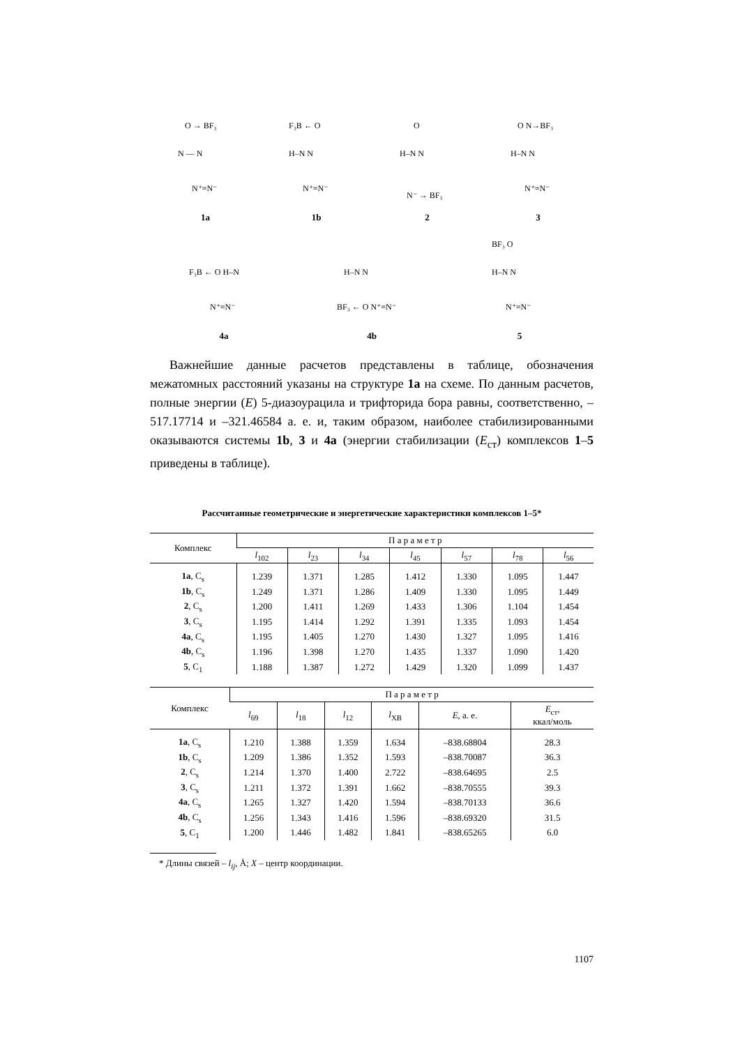O → BF₃
N — N
N⁺≡N⁻
1a
F₃B ← O
H–N N
N⁺≡N⁻
1b
O
H–N N
N⁻ → BF₃
2
O N→BF₃
H–N N
N⁺≡N⁻
3
F₃B ← O H–N
N⁺≡N⁻
4a
H–N N
BF₃ ← O N⁺≡N⁻
4b
BF₃ O
H–N N
N⁺≡N⁻
5
Важнейшие данные расчетов представлены в таблице, обозначения межатомных расстояний указаны на структуре 1a на схеме. По данным расчетов, полные энергии (E) 5-диазоурацила и трифторида бора равны, соответственно, –517.17714 и –321.46584 а. е. и, таким образом, наиболее стабилизированными оказываются системы 1b, 3 и 4a (энергии стабилизации (E<sub>ст</sub>) комплексов 1–5 приведены в таблице).
Рассчитанные геометрические и энергетические характеристики комплексов 1–5*
| Комплекс | П а р а м е т р | | | | | | |
| --- | --- | --- | --- | --- | --- | --- | --- |
| | l<sub>102</sub> | l<sub>23</sub> | l<sub>34</sub> | l<sub>45</sub> | l<sub>57</sub> | l<sub>78</sub> | l<sub>56</sub> |
| 1a , C<sub>s</sub> | 1.239 | 1.371 | 1.285 | 1.412 | 1.330 | 1.095 | 1.447 |
| 1b , C<sub>s</sub> | 1.249 | 1.371 | 1.286 | 1.409 | 1.330 | 1.095 | 1.449 |
| 2 , C<sub>s</sub> | 1.200 | 1.411 | 1.269 | 1.433 | 1.306 | 1.104 | 1.454 |
| 3 , C<sub>s</sub> | 1.195 | 1.414 | 1.292 | 1.391 | 1.335 | 1.093 | 1.454 |
| 4a , C<sub>s</sub> | 1.195 | 1.405 | 1.270 | 1.430 | 1.327 | 1.095 | 1.416 |
| 4b , C<sub>s</sub> | 1.196 | 1.398 | 1.270 | 1.435 | 1.337 | 1.090 | 1.420 |
| 5 , C<sub>1</sub> | 1.188 | 1.387 | 1.272 | 1.429 | 1.320 | 1.099 | 1.437 |
| Комплекс | П а р а м е т р | | | | | |
| --- | --- | --- | --- | --- | --- | --- |
| | l<sub>69</sub> | l<sub>18</sub> | l<sub>12</sub> | l<sub>XB</sub> | E , а. е. | E<sub>ст</sub>, ккал/моль |
| 1a , C<sub>s</sub> | 1.210 | 1.388 | 1.359 | 1.634 | –838.68804 | 28.3 |
| 1b , C<sub>s</sub> | 1.209 | 1.386 | 1.352 | 1.593 | –838.70087 | 36.3 |
| 2 , C<sub>s</sub> | 1.214 | 1.370 | 1.400 | 2.722 | –838.64695 | 2.5 |
| 3 , C<sub>s</sub> | 1.211 | 1.372 | 1.391 | 1.662 | –838.70555 | 39.3 |
| 4a , C<sub>s</sub> | 1.265 | 1.327 | 1.420 | 1.594 | –838.70133 | 36.6 |
| 4b , C<sub>s</sub> | 1.256 | 1.343 | 1.416 | 1.596 | –838.69320 | 31.5 |
| 5 , C<sub>1</sub> | 1.200 | 1.446 | 1.482 | 1.841 | –838.65265 | 6.0 |
* Длины связей – l<sub>ij</sub>, Å; X – центр координации.
1107